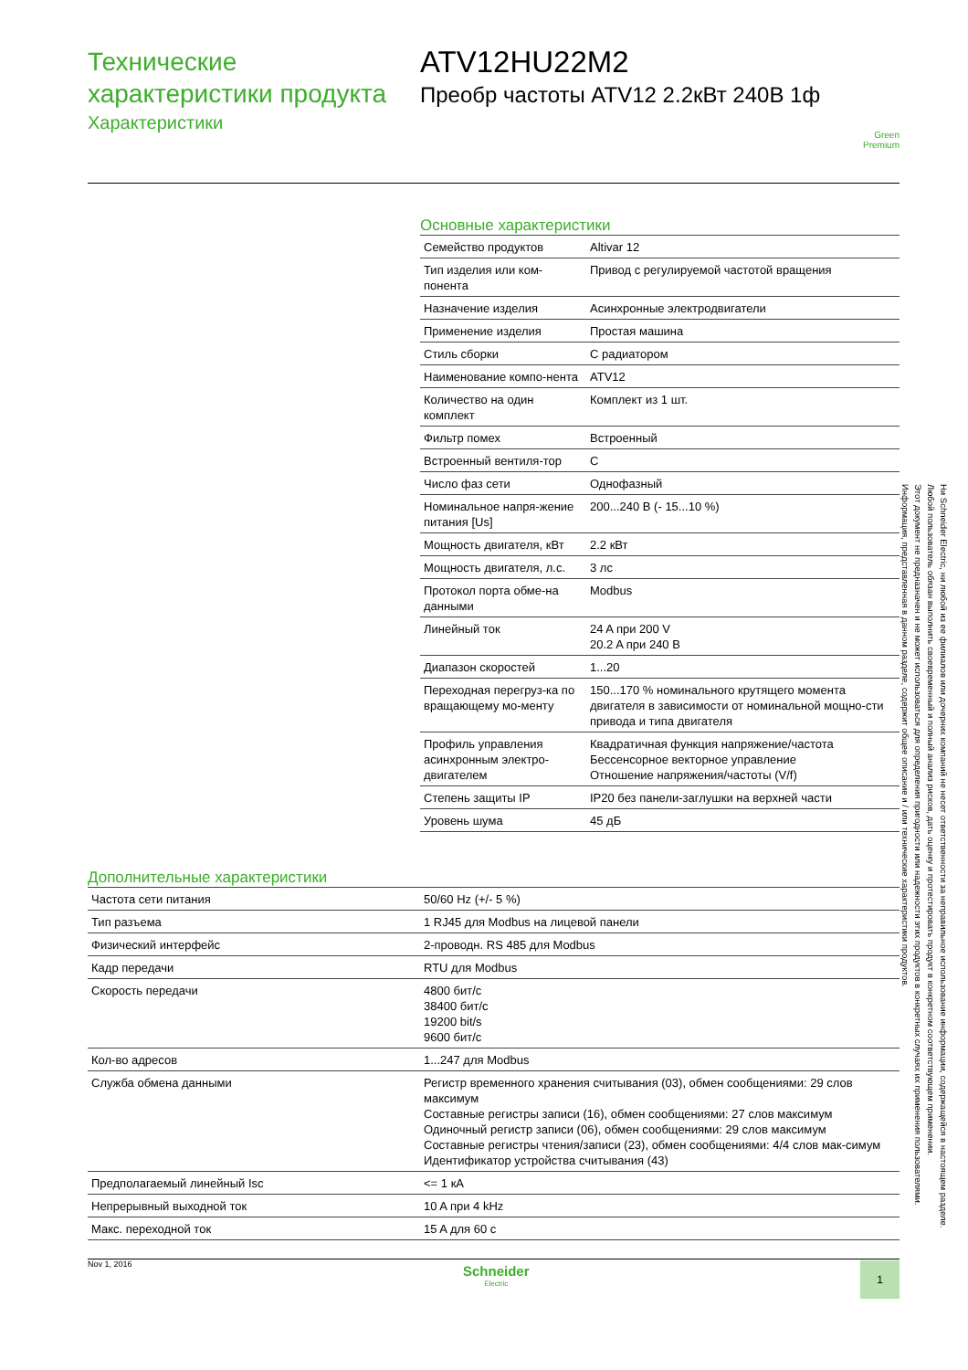Технические
характеристики продукта
Характеристики
ATV12HU22M2
Преобр частоты ATV12 2.2кВт 240В 1ф
Green
Premium
Основные характеристики
| Семейство продуктов | Altivar 12 |
| Тип изделия или ком-понента | Привод с регулируемой частотой вращения |
| Назначение изделия | Асинхронные электродвигатели |
| Применение изделия | Простая машина |
| Стиль сборки | С радиатором |
| Наименование компо-нента | ATV12 |
| Количество на один комплект | Комплект из 1 шт. |
| Фильтр помех | Встроенный |
| Встроенный вентиля-тор | С |
| Число фаз сети | Однофазный |
| Номинальное напря-жение питания [Us] | 200...240 В (- 15...10 %) |
| Мощность двигателя, кВт | 2.2 кВт |
| Мощность двигателя, л.с. | 3 лс |
| Протокол порта обме-на данными | Modbus |
| Линейный ток | 24 A при 200 V 20.2 A при 240 В |
| Диапазон скоростей | 1...20 |
| Переходная перегруз-ка по вращающему мо-менту | 150...170 % номинального крутящего момента двигателя в зависимости от номинальной мощно-сти привода и типа двигателя |
| Профиль управления асинхронным электро-двигателем | Квадратичная функция напряжение/частота Бессенсорное векторное управление Отношение напряжения/частоты (V/f) |
| Степень защиты IP | IP20 без панели-заглушки на верхней части |
| Уровень шума | 45 дБ |
Дополнительные характеристики
| Частота сети питания | 50/60 Hz (+/- 5 %) |
| Тип разъема | 1 RJ45 для Modbus на лицевой панели |
| Физический интерфейс | 2-проводн. RS 485 для Modbus |
| Кадр передачи | RTU для Modbus |
| Скорость передачи | 4800 бит/с 38400 бит/с 19200 bit/s 9600 бит/с |
| Кол-во адресов | 1...247 для Modbus |
| Служба обмена данными | Регистр временного хранения считывания (03), обмен сообщениями: 29 слов максимум Составные регистры записи (16), обмен сообщениями: 27 слов максимум Одиночный регистр записи (06), обмен сообщениями: 29 слов максимум Составные регистры чтения/записи (23), обмен сообщениями: 4/4 слов мак-симум Идентификатор устройства считывания (43) |
| Предполагаемый линейный Isc | <= 1 кА |
| Непрерывный выходной ток | 10 A при 4 kHz |
| Макс. переходной ток | 15 A для 60 с |
Nov 1, 2016
Schneider
Electric
1
Информация, представленная в данном разделе, содержит общее описание и / или технические характеристики продуктов.
Этот документ не предназначен и не может использоваться для определения пригодности или надежности этих продуктов в конкретных случаях их применения пользователями.
Любой пользователь обязан выполнить своевременный и полный анализ рисков, дать оценку и протестировать продукт в конкретном соответствующем применении.
Ни Schneider Electric, ни любой из ее филиалов или дочерних компаний не несет ответственности за неправильное использование информации, содержащейся в настоящем разделе.